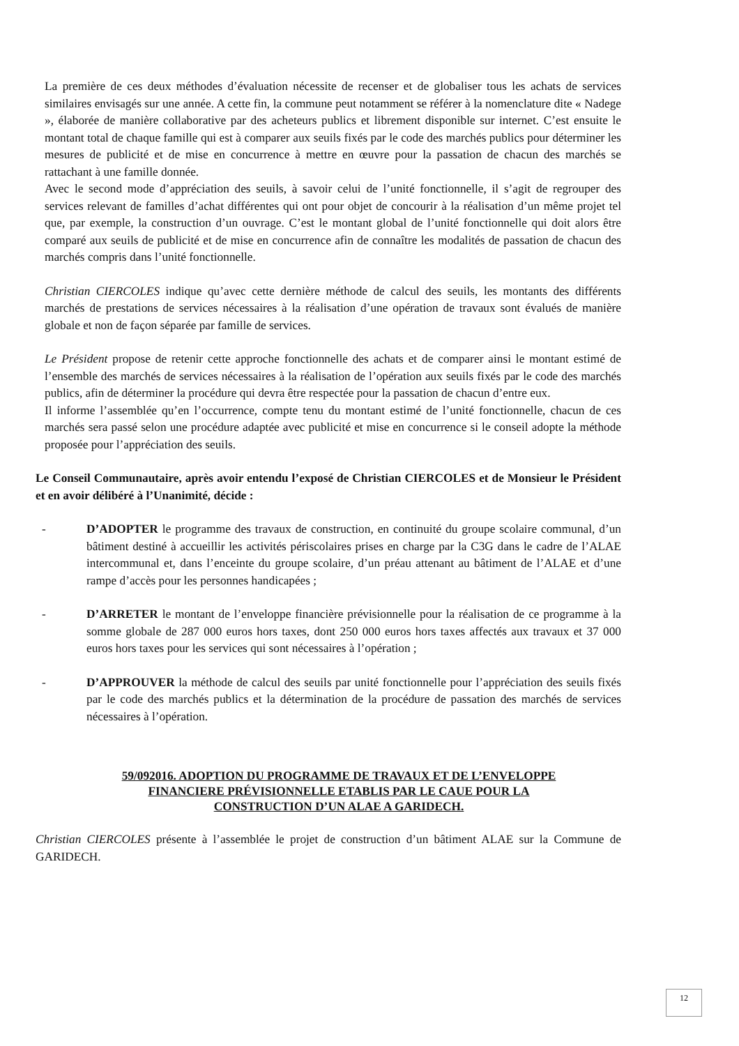La première de ces deux méthodes d’évaluation nécessite de recenser et de globaliser tous les achats de services similaires envisagés sur une année. A cette fin, la commune peut notamment se référer à la nomenclature dite « Nadege », élaborée de manière collaborative par des acheteurs publics et librement disponible sur internet. C’est ensuite le montant total de chaque famille qui est à comparer aux seuils fixés par le code des marchés publics pour déterminer les mesures de publicité et de mise en concurrence à mettre en œuvre pour la passation de chacun des marchés se rattachant à une famille donnée.
Avec le second mode d’appréciation des seuils, à savoir celui de l’unité fonctionnelle, il s’agit de regrouper des services relevant de familles d’achat différentes qui ont pour objet de concourir à la réalisation d’un même projet tel que, par exemple, la construction d’un ouvrage. C’est le montant global de l’unité fonctionnelle qui doit alors être comparé aux seuils de publicité et de mise en concurrence afin de connaître les modalités de passation de chacun des marchés compris dans l’unité fonctionnelle.
Christian CIERCOLES indique qu’avec cette dernière méthode de calcul des seuils, les montants des différents marchés de prestations de services nécessaires à la réalisation d’une opération de travaux sont évalués de manière globale et non de façon séparée par famille de services.
Le Président propose de retenir cette approche fonctionnelle des achats et de comparer ainsi le montant estimé de l’ensemble des marchés de services nécessaires à la réalisation de l’opération aux seuils fixés par le code des marchés publics, afin de déterminer la procédure qui devra être respectée pour la passation de chacun d’entre eux.
Il informe l’assemblée qu’en l’occurrence, compte tenu du montant estimé de l’unité fonctionnelle, chacun de ces marchés sera passé selon une procédure adaptée avec publicité et mise en concurrence si le conseil adopte la méthode proposée pour l’appréciation des seuils.
Le Conseil Communautaire, après avoir entendu l’exposé de Christian CIERCOLES et de Monsieur le Président et en avoir délibéré à l’Unanimité, décide :
- D’ADOPTER le programme des travaux de construction, en continuité du groupe scolaire communal, d’un bâtiment destiné à accueillir les activités périscolaires prises en charge par la C3G dans le cadre de l’ALAE intercommunal et, dans l’enceinte du groupe scolaire, d’un préau attenant au bâtiment de l’ALAE et d’une rampe d’accès pour les personnes handicapées ;
- D’ARRETER le montant de l’enveloppe financière prévisionnelle pour la réalisation de ce programme à la somme globale de 287 000 euros hors taxes, dont 250 000 euros hors taxes affectés aux travaux et 37 000 euros hors taxes pour les services qui sont nécessaires à l’opération ;
- D’APPROUVER la méthode de calcul des seuils par unité fonctionnelle pour l’appréciation des seuils fixés par le code des marchés publics et la détermination de la procédure de passation des marchés de services nécessaires à l’opération.
59/092016. ADOPTION DU PROGRAMME DE TRAVAUX ET DE L’ENVELOPPE
FINANCIERE PRÉVISIONNELLE ETABLIS PAR LE CAUE POUR LA
CONSTRUCTION D’UN ALAE A GARIDECH.
Christian CIERCOLES présente à l’assemblée le projet de construction d’un bâtiment ALAE sur la Commune de GARIDECH.
12